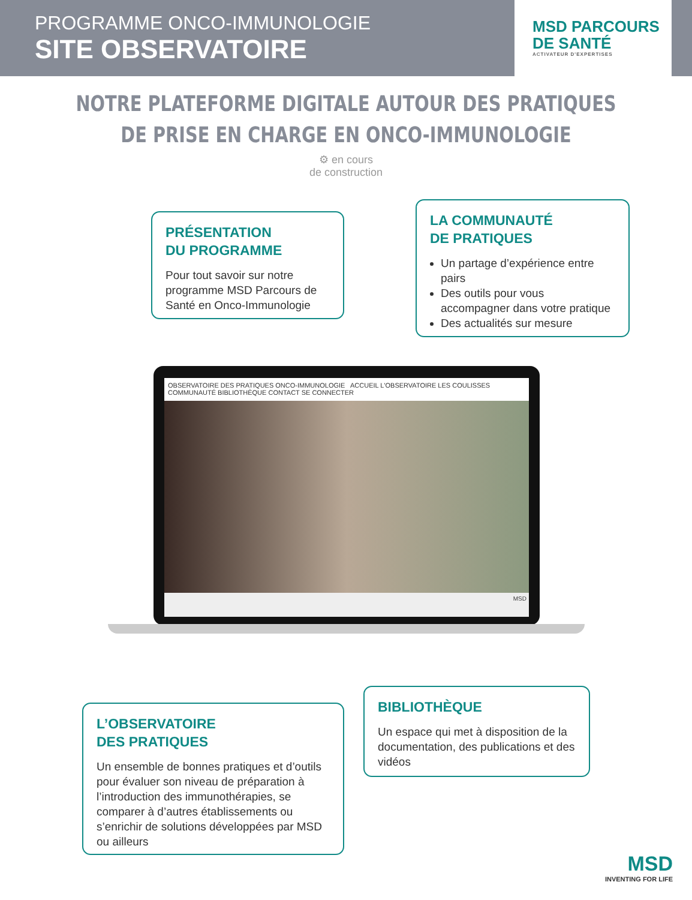PROGRAMME ONCO-IMMUNOLOGIE
SITE OBSERVATOIRE
MSD PARCOURS
DE SANTÉ
ACTIVATEUR D'EXPERTISES
NOTRE PLATEFORME DIGITALE AUTOUR DES PRATIQUES
DE PRISE EN CHARGE EN ONCO-IMMUNOLOGIE
⚙ en cours
de construction
PRÉSENTATION
DU PROGRAMME
Pour tout savoir sur notre programme MSD Parcours de Santé en Onco-Immunologie
LA COMMUNAUTÉ
DE PRATIQUES
Un partage d’expérience entre pairs
Des outils pour vous accompagner dans votre pratique
Des actualités sur mesure
OBSERVATOIRE DES PRATIQUES ONCO-IMMUNOLOGIE ACCUEIL L'OBSERVATOIRE LES COULISSES COMMUNAUTÉ BIBLIOTHÈQUE CONTACT SE CONNECTER
MSD
L’OBSERVATOIRE
DES PRATIQUES
Un ensemble de bonnes pratiques et d’outils pour évaluer son niveau de préparation à l’introduction des immunothérapies, se comparer à d’autres établissements ou s’enrichir de solutions développées par MSD ou ailleurs
BIBLIOTHÈQUE
Un espace qui met à disposition de la documentation, des publications et des vidéos
MSD
INVENTING FOR LIFE